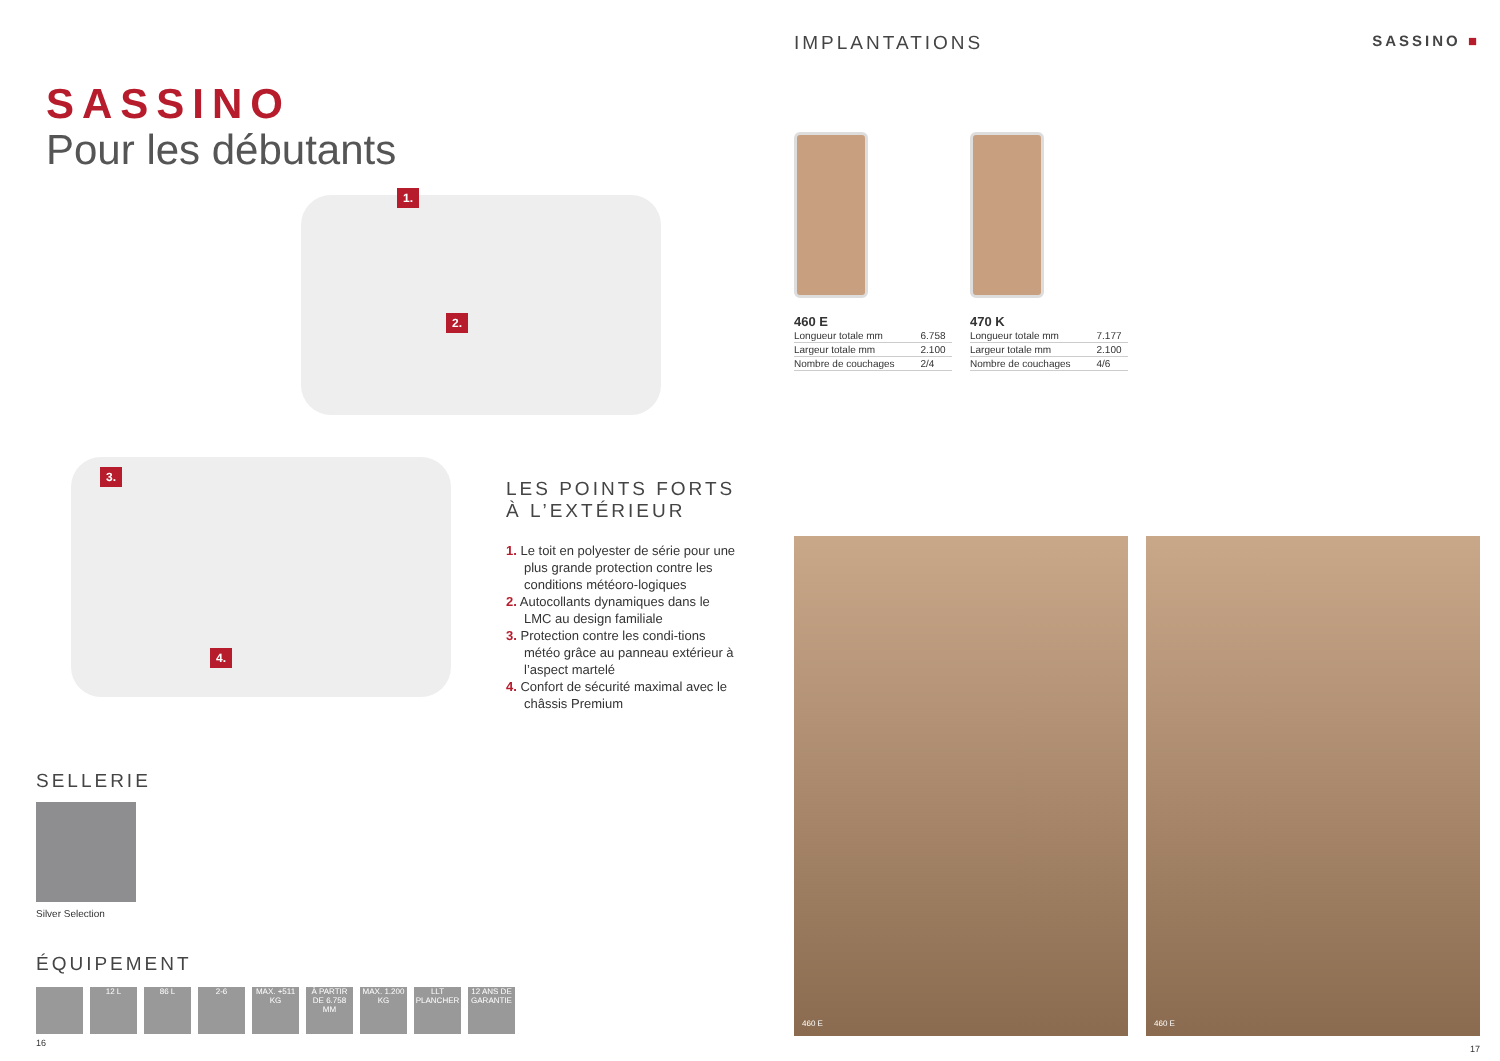SASSINO
Pour les débutants
1.
2.
3.
4.
LES POINTS FORTS
À L’EXTÉRIEUR
1. Le toit en polyester de série pour une plus grande protection contre les conditions météoro-logiques
2. Autocollants dynamiques dans le LMC au design familiale
3. Protection contre les condi-tions météo grâce au panneau extérieur à l’aspect martelé
4. Confort de sécurité maximal avec le châssis Premium
SELLERIE
Silver Selection
ÉQUIPEMENT
12 L 86 L 2-6 MAX. +511 KG
À PARTIR DE 6.758 MM
MAX. 1.200 KG
LLT PLANCHER
12 ANS DE GARANTIE
16
IMPLANTATIONS
SASSINO ■
460 E
| Longueur totale mm | 6.758 |
| Largeur totale mm | 2.100 |
| Nombre de couchages | 2/4 |
470 K
| Longueur totale mm | 7.177 |
| Largeur totale mm | 2.100 |
| Nombre de couchages | 4/6 |
460 E 460 E
17